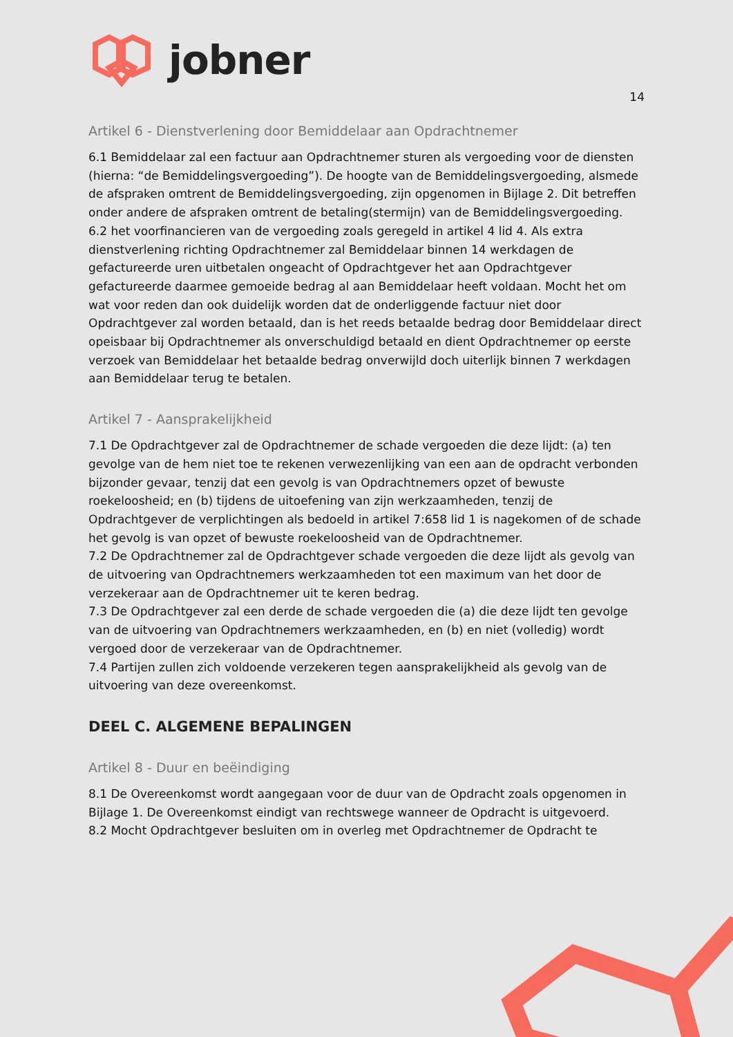jobner
14
Artikel 6 - Dienstverlening door Bemiddelaar aan Opdrachtnemer
6.1 Bemiddelaar zal een factuur aan Opdrachtnemer sturen als vergoeding voor de diensten (hierna: “de Bemiddelingsvergoeding”). De hoogte van de Bemiddelingsvergoeding, alsmede de afspraken omtrent de Bemiddelingsvergoeding, zijn opgenomen in Bijlage 2. Dit betreffen onder andere de afspraken omtrent de betaling(stermijn) van de Bemiddelingsvergoeding.
6.2 het voorfinancieren van de vergoeding zoals geregeld in artikel 4 lid 4. Als extra dienstverlening richting Opdrachtnemer zal Bemiddelaar binnen 14 werkdagen de gefactureerde uren uitbetalen ongeacht of Opdrachtgever het aan Opdrachtgever gefactureerde daarmee gemoeide bedrag al aan Bemiddelaar heeft voldaan. Mocht het om wat voor reden dan ook duidelijk worden dat de onderliggende factuur niet door Opdrachtgever zal worden betaald, dan is het reeds betaalde bedrag door Bemiddelaar direct opeisbaar bij Opdrachtnemer als onverschuldigd betaald en dient Opdrachtnemer op eerste verzoek van Bemiddelaar het betaalde bedrag onverwijld doch uiterlijk binnen 7 werkdagen aan Bemiddelaar terug te betalen.
Artikel 7 - Aansprakelijkheid
7.1 De Opdrachtgever zal de Opdrachtnemer de schade vergoeden die deze lijdt: (a) ten gevolge van de hem niet toe te rekenen verwezenlijking van een aan de opdracht verbonden bijzonder gevaar, tenzij dat een gevolg is van Opdrachtnemers opzet of bewuste roekeloosheid; en (b) tijdens de uitoefening van zijn werkzaamheden, tenzij de Opdrachtgever de verplichtingen als bedoeld in artikel 7:658 lid 1 is nagekomen of de schade het gevolg is van opzet of bewuste roekeloosheid van de Opdrachtnemer.
7.2 De Opdrachtnemer zal de Opdrachtgever schade vergoeden die deze lijdt als gevolg van de uitvoering van Opdrachtnemers werkzaamheden tot een maximum van het door de verzekeraar aan de Opdrachtnemer uit te keren bedrag.
7.3 De Opdrachtgever zal een derde de schade vergoeden die (a) die deze lijdt ten gevolge van de uitvoering van Opdrachtnemers werkzaamheden, en (b) en niet (volledig) wordt vergoed door de verzekeraar van de Opdrachtnemer.
7.4 Partijen zullen zich voldoende verzekeren tegen aansprakelijkheid als gevolg van de uitvoering van deze overeenkomst.
DEEL C. ALGEMENE BEPALINGEN
Artikel 8 - Duur en beëindiging
8.1 De Overeenkomst wordt aangegaan voor de duur van de Opdracht zoals opgenomen in Bijlage 1. De Overeenkomst eindigt van rechtswege wanneer de Opdracht is uitgevoerd.
8.2 Mocht Opdrachtgever besluiten om in overleg met Opdrachtnemer de Opdracht te